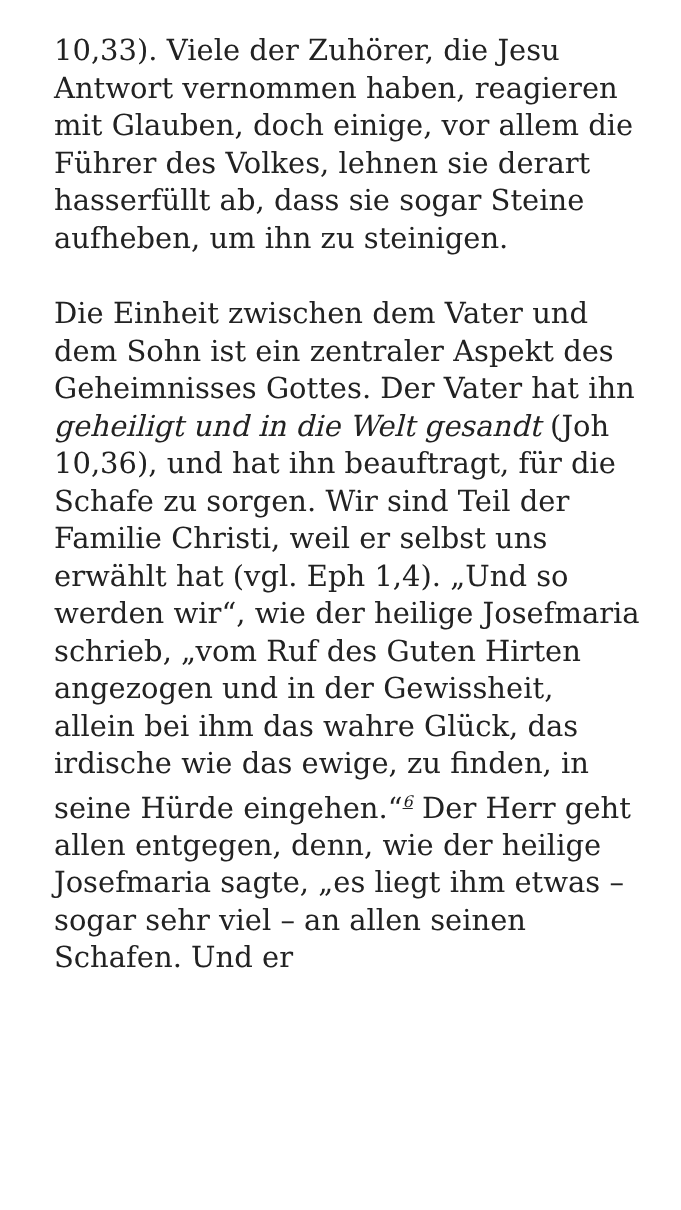10,33). Viele der Zuhörer, die Jesu Antwort vernommen haben, reagieren mit Glauben, doch einige, vor allem die Führer des Volkes, lehnen sie derart hasserfüllt ab, dass sie sogar Steine aufheben, um ihn zu steinigen.
Die Einheit zwischen dem Vater und dem Sohn ist ein zentraler Aspekt des Geheimnisses Gottes. Der Vater hat ihn geheiligt und in die Welt gesandt (Joh 10,36), und hat ihn beauftragt, für die Schafe zu sorgen. Wir sind Teil der Familie Christi, weil er selbst uns erwählt hat (vgl. Eph 1,4). „Und so werden wir“, wie der heilige Josefmaria schrieb, „vom Ruf des Guten Hirten angezogen und in der Gewissheit, allein bei ihm das wahre Glück, das irdische wie das ewige, zu finden, in seine Hürde eingehen.“<sup>6</sup> Der Herr geht allen entgegen, denn, wie der heilige Josefmaria sagte, „es liegt ihm etwas – sogar sehr viel – an allen seinen Schafen. Und er